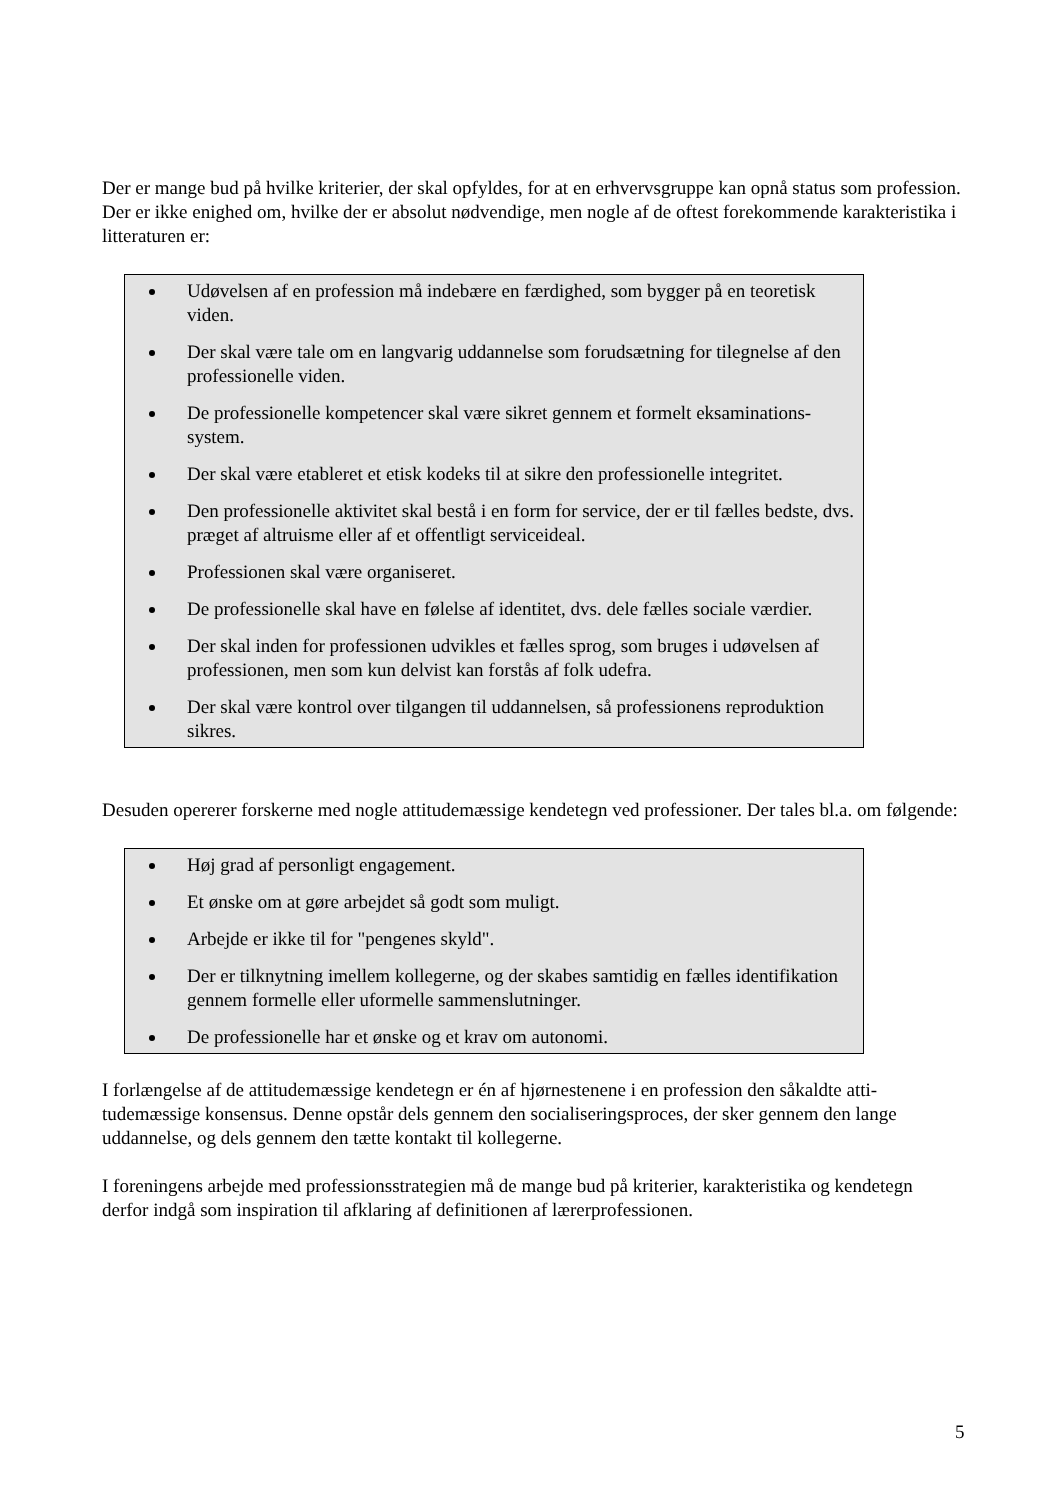Der er mange bud på hvilke kriterier, der skal opfyldes, for at en erhvervsgruppe kan opnå status som profession. Der er ikke enighed om, hvilke der er absolut nødvendige, men nogle af de oftest fore­kommende karakteristika i litteraturen er:
Udøvelsen af en profession må indebære en færdighed, som bygger på en teoretisk viden.
Der skal være tale om en langvarig uddannelse som forudsætning for tilegnelse af den professionelle viden.
De professionelle kompetencer skal være sikret gennem et formelt eksaminations­system.
Der skal være etableret et etisk kodeks til at sikre den professionelle integritet.
Den professionelle aktivitet skal bestå i en form for service, der er til fælles bedste, dvs. præget af altruisme eller af et offentligt serviceideal.
Professionen skal være organiseret.
De professionelle skal have en følelse af identitet, dvs. dele fælles sociale værdier.
Der skal inden for professionen udvikles et fælles sprog, som bruges i udøvelsen af professionen, men som kun delvist kan forstås af folk udefra.
Der skal være kontrol over tilgangen til uddannelsen, så professionens reproduktion sikres.
Desuden opererer forskerne med nogle attitudemæssige kendetegn ved professioner. Der tales bl.a. om følgende:
Høj grad af personligt engagement.
Et ønske om at gøre arbejdet så godt som muligt.
Arbejde er ikke til for "pengenes skyld".
Der er tilknytning imellem kollegerne, og der skabes samtidig en fælles identifikati­on gennem formelle eller uformelle sammenslutninger.
De professionelle har et ønske og et krav om autonomi.
I forlængelse af de attitudemæssige kendetegn er én af hjørnestenene i en profession den såkaldte atti­tudemæssige konsensus. Denne opstår dels gennem den socialiseringsproces, der sker gennem den lan­ge uddannelse, og dels gennem den tætte kontakt til kollegerne.
I foreningens arbejde med professionsstrategien må de mange bud på kriterier, karakteristika og kende­tegn derfor indgå som inspiration til afklaring af definitionen af lærerprofessionen.
5